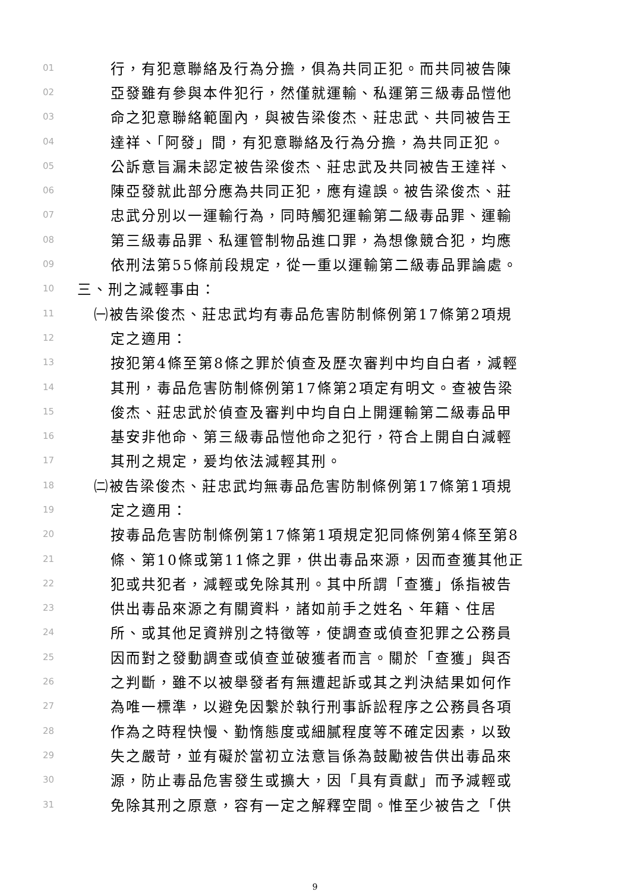01 行，有犯意聯絡及行為分擔，俱為共同正犯。而共同被告陳
02 亞發雖有參與本件犯行，然僅就運輸、私運第三級毒品愷他
03 命之犯意聯絡範圍內，與被告梁俊杰、莊忠武、共同被告王
04 達祥、「阿發」間，有犯意聯絡及行為分擔，為共同正犯。
05 公訴意旨漏未認定被告梁俊杰、莊忠武及共同被告王達祥、
06 陳亞發就此部分應為共同正犯，應有違誤。被告梁俊杰、莊
07 忠武分別以一運輸行為，同時觸犯運輸第二級毒品罪、運輸
08 第三級毒品罪、私運管制物品進口罪，為想像競合犯，均應
09 依刑法第55條前段規定，從一重以運輸第二級毒品罪論處。
10 三、刑之減輕事由：
11 ㈠被告梁俊杰、莊忠武均有毒品危害防制條例第17條第2項規
12 定之適用：
13 按犯第4條至第8條之罪於偵查及歷次審判中均自白者，減輕
14 其刑，毒品危害防制條例第17條第2項定有明文。查被告梁
15 俊杰、莊忠武於偵查及審判中均自白上開運輸第二級毒品甲
16 基安非他命、第三級毒品愷他命之犯行，符合上開自白減輕
17 其刑之規定，爰均依法減輕其刑。
18 ㈡被告梁俊杰、莊忠武均無毒品危害防制條例第17條第1項規
19 定之適用：
20 按毒品危害防制條例第17條第1項規定犯同條例第4條至第8
21 條、第10條或第11條之罪，供出毒品來源，因而查獲其他正
22 犯或共犯者，減輕或免除其刑。其中所謂「查獲」係指被告
23 供出毒品來源之有關資料，諸如前手之姓名、年籍、住居
24 所、或其他足資辨別之特徵等，使調查或偵查犯罪之公務員
25 因而對之發動調查或偵查並破獲者而言。關於「查獲」與否
26 之判斷，雖不以被舉發者有無遭起訴或其之判決結果如何作
27 為唯一標準，以避免因繫於執行刑事訴訟程序之公務員各項
28 作為之時程快慢、勤惰態度或細膩程度等不確定因素，以致
29 失之嚴苛，並有礙於當初立法意旨係為鼓勵被告供出毒品來
30 源，防止毒品危害發生或擴大，因「具有貢獻」而予減輕或
31 免除其刑之原意，容有一定之解釋空間。惟至少被告之「供
9